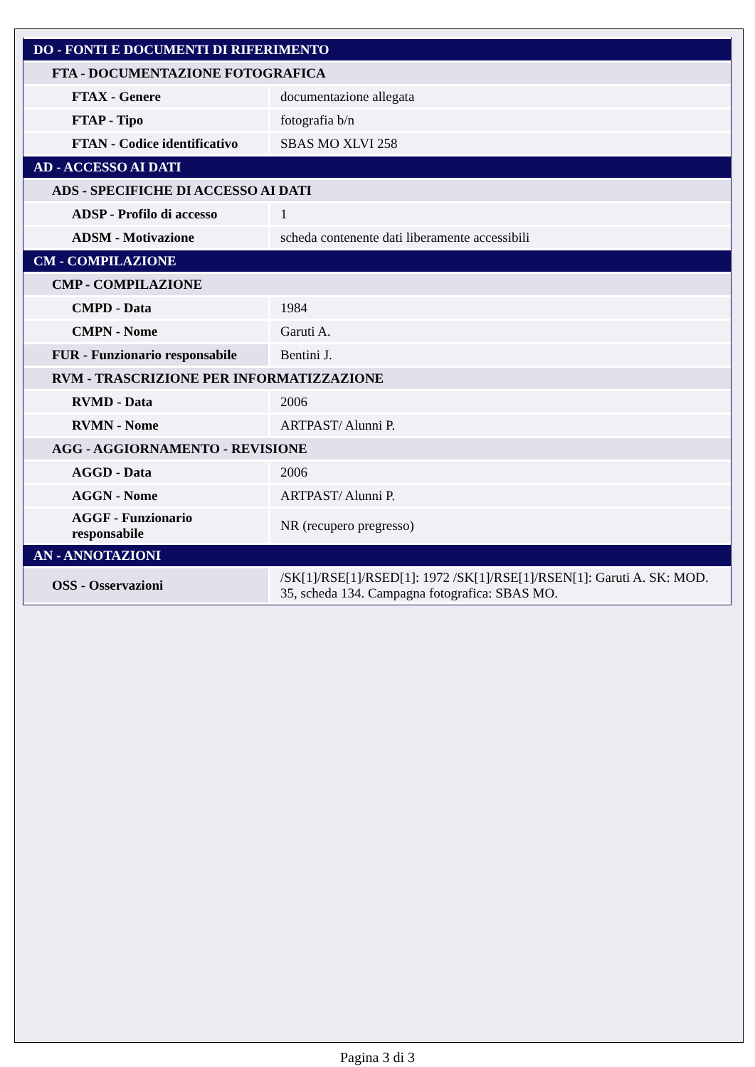| DO - FONTI E DOCUMENTI DI RIFERIMENTO | |
| FTA - DOCUMENTAZIONE FOTOGRAFICA | |
| FTAX - Genere | documentazione allegata |
| FTAP - Tipo | fotografia b/n |
| FTAN - Codice identificativo | SBAS MO XLVI 258 |
| AD - ACCESSO AI DATI | |
| ADS - SPECIFICHE DI ACCESSO AI DATI | |
| ADSP - Profilo di accesso | 1 |
| ADSM - Motivazione | scheda contenente dati liberamente accessibili |
| CM - COMPILAZIONE | |
| CMP - COMPILAZIONE | |
| CMPD - Data | 1984 |
| CMPN - Nome | Garuti A. |
| FUR - Funzionario responsabile | Bentini J. |
| RVM - TRASCRIZIONE PER INFORMATIZZAZIONE | |
| RVMD - Data | 2006 |
| RVMN - Nome | ARTPAST/ Alunni P. |
| AGG - AGGIORNAMENTO - REVISIONE | |
| AGGD - Data | 2006 |
| AGGN - Nome | ARTPAST/ Alunni P. |
| AGGF - Funzionario responsabile | NR (recupero pregresso) |
| AN - ANNOTAZIONI | |
| OSS - Osservazioni | /SK[1]/RSE[1]/RSED[1]: 1972 /SK[1]/RSE[1]/RSEN[1]: Garuti A. SK: MOD. 35, scheda 134. Campagna fotografica: SBAS MO. |
Pagina 3 di 3